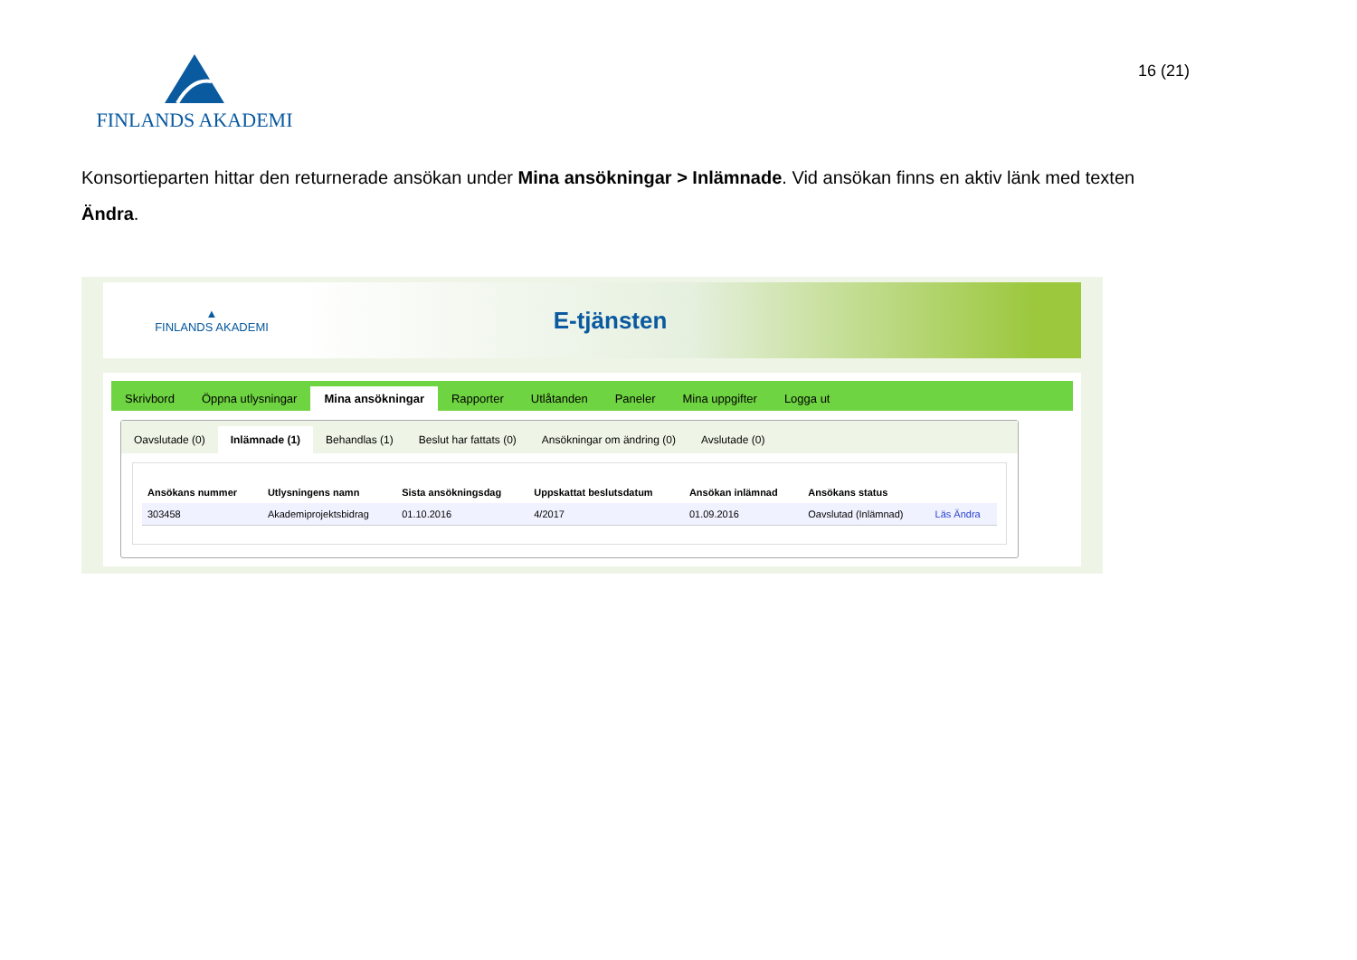FINLANDS AKADEMI
16 (21)
Konsortieparten hittar den returnerade ansökan under Mina ansökningar > Inlämnade. Vid ansökan finns en aktiv länk med texten Ändra.
▲
FINLANDS AKADEMI
E-tjänsten
Skrivbord Öppna utlysningar Mina ansökningar Rapporter Utlåtanden Paneler Mina uppgifter Logga ut
Oavslutade (0) Inlämnade (1) Behandlas (1) Beslut har fattats (0) Ansökningar om ändring (0) Avslutade (0)
| Ansökans nummer | Utlysningens namn | Sista ansökningsdag | Uppskattat beslutsdatum | Ansökan inlämnad | Ansökans status | |
| --- | --- | --- | --- | --- | --- | --- |
| 303458 | Akademiprojektsbidrag | 01.10.2016 | 4/2017 | 01.09.2016 | Oavslutad (Inlämnad) | Läs Ändra |